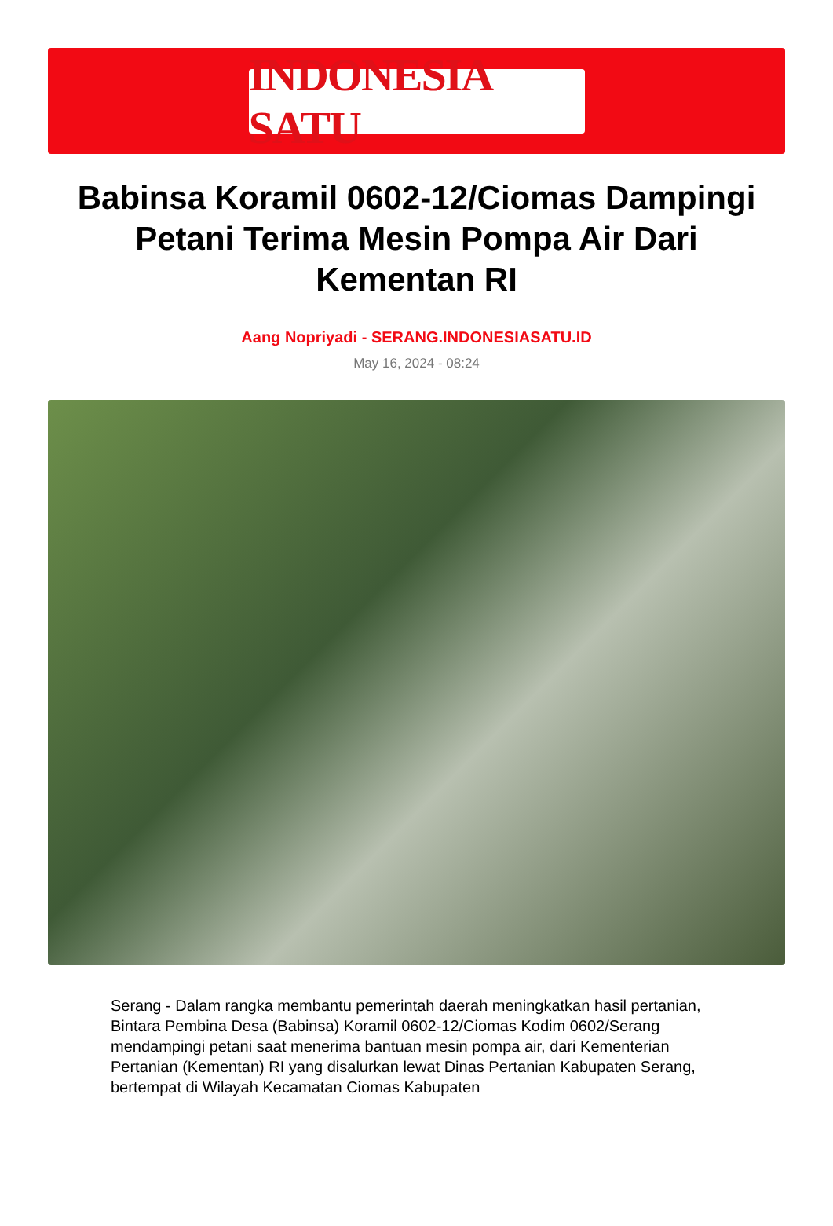INDONESIA SATU
Babinsa Koramil 0602-12/Ciomas Dampingi Petani Terima Mesin Pompa Air Dari Kementan RI
Aang Nopriyadi - SERANG.INDONESIASATU.ID
May 16, 2024 - 08:24
Serang - Dalam rangka membantu pemerintah daerah meningkatkan hasil pertanian, Bintara Pembina Desa (Babinsa) Koramil 0602-12/Ciomas Kodim 0602/Serang mendampingi petani saat menerima bantuan mesin pompa air, dari Kementerian Pertanian (Kementan) RI yang disalurkan lewat Dinas Pertanian Kabupaten Serang, bertempat di Wilayah Kecamatan Ciomas Kabupaten